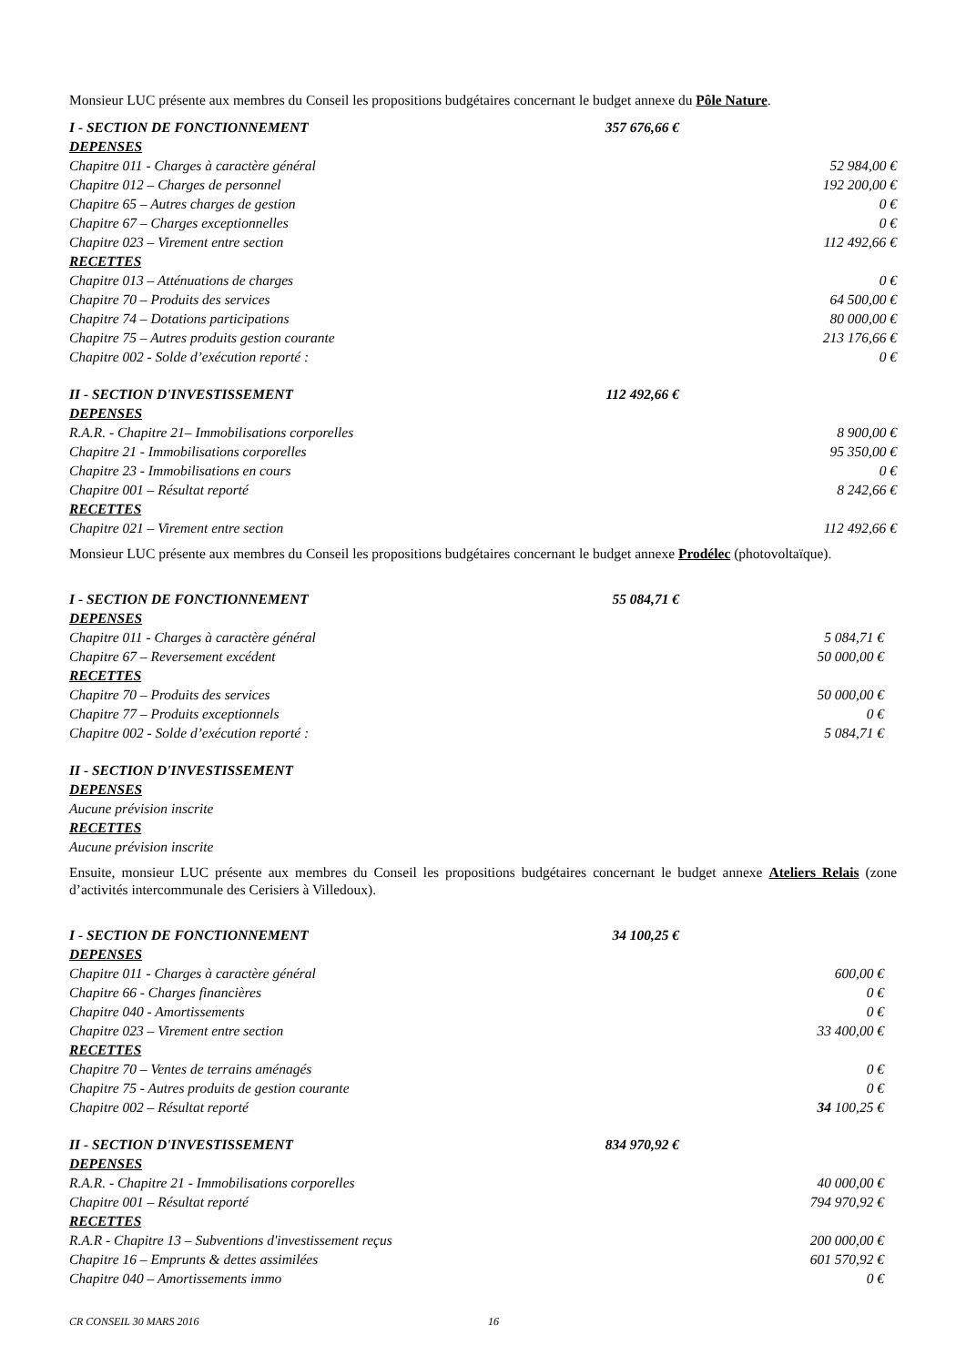Monsieur LUC présente aux membres du Conseil les propositions budgétaires concernant le budget annexe du Pôle Nature.
I - SECTION DE FONCTIONNEMENT 357 676,66 €
DEPENSES
Chapitre 011 - Charges à caractère général 52 984,00 €
Chapitre 012 – Charges de personnel 192 200,00 €
Chapitre 65 – Autres charges de gestion 0 €
Chapitre 67 – Charges exceptionnelles 0 €
Chapitre 023 – Virement entre section 112 492,66 €
RECETTES
Chapitre 013 – Atténuations de charges 0 €
Chapitre 70 – Produits des services 64 500,00 €
Chapitre 74 – Dotations participations 80 000,00 €
Chapitre 75 – Autres produits gestion courante 213 176,66 €
Chapitre 002 - Solde d’exécution reporté : 0 €
II - SECTION D'INVESTISSEMENT 112 492,66 €
DEPENSES
R.A.R. - Chapitre 21– Immobilisations corporelles 8 900,00 €
Chapitre 21 - Immobilisations corporelles 95 350,00 €
Chapitre 23 - Immobilisations en cours 0 €
Chapitre 001 – Résultat reporté 8 242,66 €
RECETTES
Chapitre 021 – Virement entre section 112 492,66 €
Monsieur LUC présente aux membres du Conseil les propositions budgétaires concernant le budget annexe Prodélec (photovoltaïque).
I - SECTION DE FONCTIONNEMENT 55 084,71 €
DEPENSES
Chapitre 011 - Charges à caractère général 5 084,71 €
Chapitre 67 – Reversement excédent 50 000,00 €
RECETTES
Chapitre 70 – Produits des services 50 000,00 €
Chapitre 77 – Produits exceptionnels 0 €
Chapitre 002 - Solde d’exécution reporté : 5 084,71 €
II - SECTION D'INVESTISSEMENT
DEPENSES
Aucune prévision inscrite
RECETTES
Aucune prévision inscrite
Ensuite, monsieur LUC présente aux membres du Conseil les propositions budgétaires concernant le budget annexe Ateliers Relais (zone d’activités intercommunale des Cerisiers à Villedoux).
I - SECTION DE FONCTIONNEMENT 34 100,25 €
DEPENSES
Chapitre 011 - Charges à caractère général 600,00 €
Chapitre 66 - Charges financières 0 €
Chapitre 040 - Amortissements 0 €
Chapitre 023 – Virement entre section 33 400,00 €
RECETTES
Chapitre 70 – Ventes de terrains aménagés 0 €
Chapitre 75 - Autres produits de gestion courante 0 €
Chapitre 002 – Résultat reporté 34 100,25 €
II - SECTION D'INVESTISSEMENT 834 970,92 €
DEPENSES
R.A.R. - Chapitre 21 - Immobilisations corporelles 40 000,00 €
Chapitre 001 – Résultat reporté 794 970,92 €
RECETTES
R.A.R - Chapitre 13 – Subventions d'investissement reçus 200 000,00 €
Chapitre 16 – Emprunts & dettes assimilées 601 570,92 €
Chapitre 040 – Amortissements immo 0 €
CR CONSEIL 30 MARS 2016 16